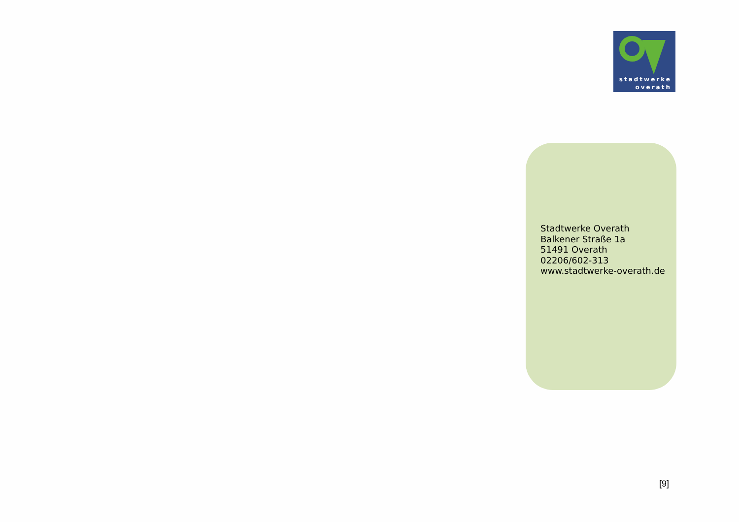stadtwerke
overath
Stadtwerke Overath
Balkener Straße 1a
51491 Overath
02206/602-313
www.stadtwerke-overath.de
[9]